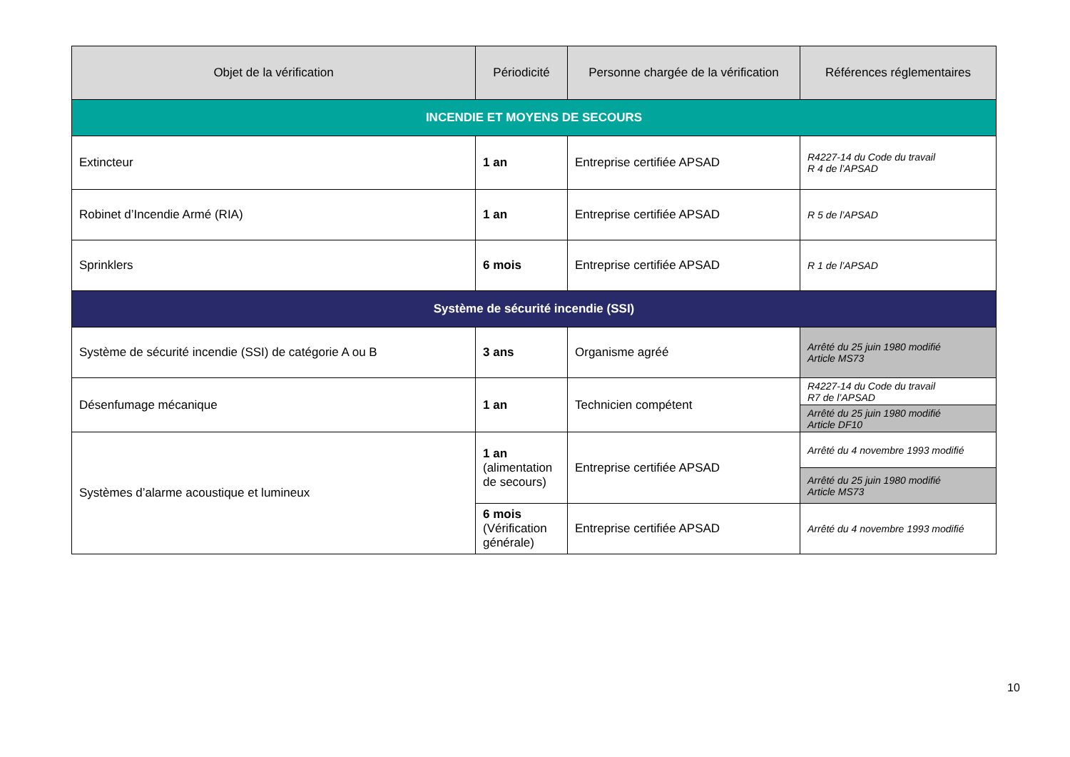| Objet de la vérification | Périodicité | Personne chargée de la vérification | Références réglementaires |
| --- | --- | --- | --- |
| INCENDIE ET MOYENS DE SECOURS | | | |
| Extincteur | 1 an | Entreprise certifiée APSAD | R4227-14 du Code du travail R 4 de l’APSAD |
| Robinet d’Incendie Armé (RIA) | 1 an | Entreprise certifiée APSAD | R 5 de l’APSAD |
| Sprinklers | 6 mois | Entreprise certifiée APSAD | R 1 de l’APSAD |
| Système de sécurité incendie (SSI) | | | |
| Système de sécurité incendie (SSI) de catégorie A ou B | 3 ans | Organisme agréé | Arrêté du 25 juin 1980 modifié Article MS73 |
| Désenfumage mécanique | 1 an | Technicien compétent | R4227-14 du Code du travail R7 de l’APSAD |
| | | | Arrêté du 25 juin 1980 modifié Article DF10 |
| Systèmes d’alarme acoustique et lumineux | 1 an (alimentation de secours) | Entreprise certifiée APSAD | Arrêté du 4 novembre 1993 modifié |
| | | | Arrêté du 25 juin 1980 modifié Article MS73 |
| | 6 mois (Vérification générale) | Entreprise certifiée APSAD | Arrêté du 4 novembre 1993 modifié |
10